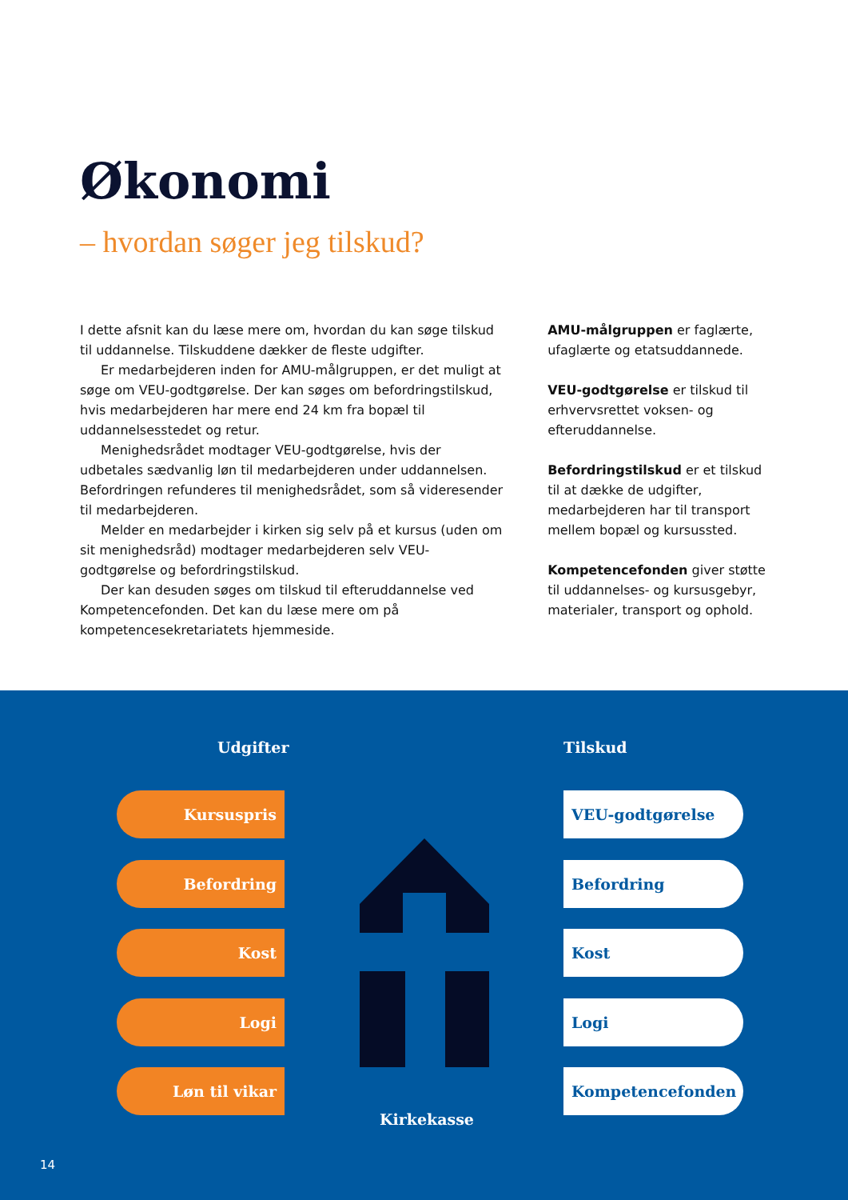Økonomi
– hvordan søger jeg tilskud?
I dette afsnit kan du læse mere om, hvordan du kan søge tilskud til uddannelse. Tilskuddene dækker de fleste udgifter.
Er medarbejderen inden for AMU-målgruppen, er det muligt at søge om VEU-godtgørelse. Der kan søges om befordringstilskud, hvis medarbejderen har mere end 24 km fra bopæl til uddannelsesstedet og retur.
Menighedsrådet modtager VEU-godtgørelse, hvis der udbetales sædvanlig løn til medarbejderen under uddannelsen. Befordringen refunderes til menighedsrådet, som så videresender til medarbejderen.
Melder en medarbejder i kirken sig selv på et kursus (uden om sit menighedsråd) modtager medarbejderen selv VEU-godtgørelse og befordringstilskud.
Der kan desuden søges om tilskud til efteruddannelse ved Kompetencefonden. Det kan du læse mere om på kompetencesekretariatets hjemmeside.
AMU-målgruppen er faglærte, ufaglærte og etatsuddannede.
VEU-godtgørelse er tilskud til erhvervsrettet voksen- og efteruddannelse.
Befordringstilskud er et tilskud til at dække de udgifter, medarbejderen har til transport mellem bopæl og kursussted.
Kompetencefonden giver støtte til uddannelses- og kursusgebyr, materialer, transport og ophold.
Udgifter Tilskud
Kursuspris
Befordring
Kost
Logi
Løn til vikar
VEU-godtgørelse
Befordring
Kost
Logi
Kompetencefonden
Kirkekasse
14